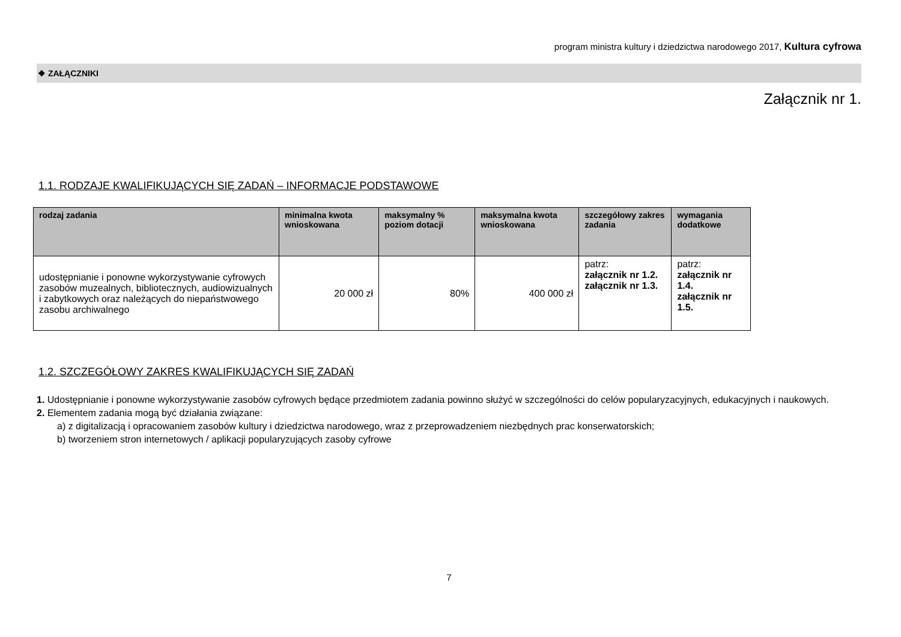program ministra kultury i dziedzictwa narodowego 2017, Kultura cyfrowa
❖ ZAŁĄCZNIKI
Załącznik nr 1.
1.1. RODZAJE KWALIFIKUJĄCYCH SIĘ ZADAŃ – INFORMACJE PODSTAWOWE
| rodzaj zadania | minimalna kwota wnioskowana | maksymalny % poziom dotacji | maksymalna kwota wnioskowana | szczegółowy zakres zadania | wymagania dodatkowe |
| --- | --- | --- | --- | --- | --- |
| udostępnianie i ponowne wykorzystywanie cyfrowych zasobów muzealnych, bibliotecznych, audiowizualnych i zabytkowych oraz należących do niepaństwowego zasobu archiwalnego | 20 000 zł | 80% | 400 000 zł | patrz: załącznik nr 1.2. załącznik nr 1.3. | patrz: załącznik nr 1.4. załącznik nr 1.5. |
1.2. SZCZEGÓŁOWY ZAKRES KWALIFIKUJĄCYCH SIĘ ZADAŃ
1. Udostępnianie i ponowne wykorzystywanie zasobów cyfrowych będące przedmiotem zadania powinno służyć w szczególności do celów popularyzacyjnych, edukacyjnych i naukowych.
2. Elementem zadania mogą być działania związane:
a) z digitalizacją i opracowaniem zasobów kultury i dziedzictwa narodowego, wraz z przeprowadzeniem niezbędnych prac konserwatorskich;
b) tworzeniem stron internetowych / aplikacji popularyzujących zasoby cyfrowe
7